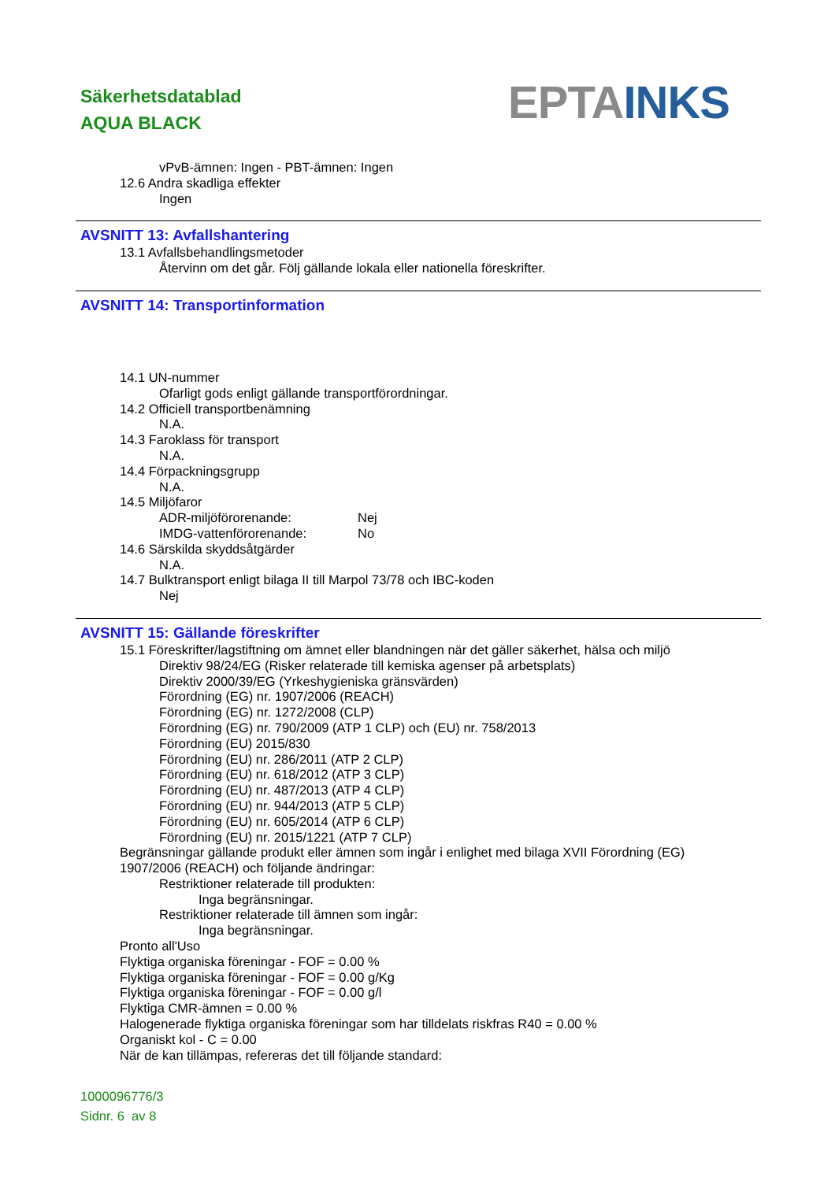Säkerhetsdatablad
AQUA BLACK
EPTA INKS
vPvB-ämnen: Ingen - PBT-ämnen: Ingen
12.6 Andra skadliga effekter
Ingen
AVSNITT 13: Avfallshantering
13.1 Avfallsbehandlingsmetoder
Återvinn om det går. Följ gällande lokala eller nationella föreskrifter.
AVSNITT 14: Transportinformation
14.1 UN-nummer
Ofarligt gods enligt gällande transportförordningar.
14.2 Officiell transportbenämning
N.A.
14.3 Faroklass för transport
N.A.
14.4 Förpackningsgrupp
N.A.
14.5 Miljöfaror
ADR-miljöförorenande: Nej
IMDG-vattenförorenande: No
14.6 Särskilda skyddsåtgärder
N.A.
14.7 Bulktransport enligt bilaga II till Marpol 73/78 och IBC-koden
Nej
AVSNITT 15: Gällande föreskrifter
15.1 Föreskrifter/lagstiftning om ämnet eller blandningen när det gäller säkerhet, hälsa och miljö
Direktiv 98/24/EG (Risker relaterade till kemiska agenser på arbetsplats)
Direktiv 2000/39/EG (Yrkeshygieniska gränsvärden)
Förordning (EG) nr. 1907/2006 (REACH)
Förordning (EG) nr. 1272/2008 (CLP)
Förordning (EG) nr. 790/2009 (ATP 1 CLP) och (EU) nr. 758/2013
Förordning (EU) 2015/830
Förordning (EU) nr. 286/2011 (ATP 2 CLP)
Förordning (EU) nr. 618/2012 (ATP 3 CLP)
Förordning (EU) nr. 487/2013 (ATP 4 CLP)
Förordning (EU) nr. 944/2013 (ATP 5 CLP)
Förordning (EU) nr. 605/2014 (ATP 6 CLP)
Förordning (EU) nr. 2015/1221 (ATP 7 CLP)
Begränsningar gällande produkt eller ämnen som ingår i enlighet med bilaga XVII Förordning (EG)
1907/2006 (REACH) och följande ändringar:
Restriktioner relaterade till produkten:
Inga begränsningar.
Restriktioner relaterade till ämnen som ingår:
Inga begränsningar.
Pronto all'Uso
Flyktiga organiska föreningar - FOF = 0.00 %
Flyktiga organiska föreningar - FOF = 0.00 g/Kg
Flyktiga organiska föreningar - FOF = 0.00 g/l
Flyktiga CMR-ämnen = 0.00 %
Halogenerade flyktiga organiska föreningar som har tilldelats riskfras R40 = 0.00 %
Organiskt kol - C = 0.00
När de kan tillämpas, refereras det till följande standard:
1000096776/3
Sidnr. 6 av 8